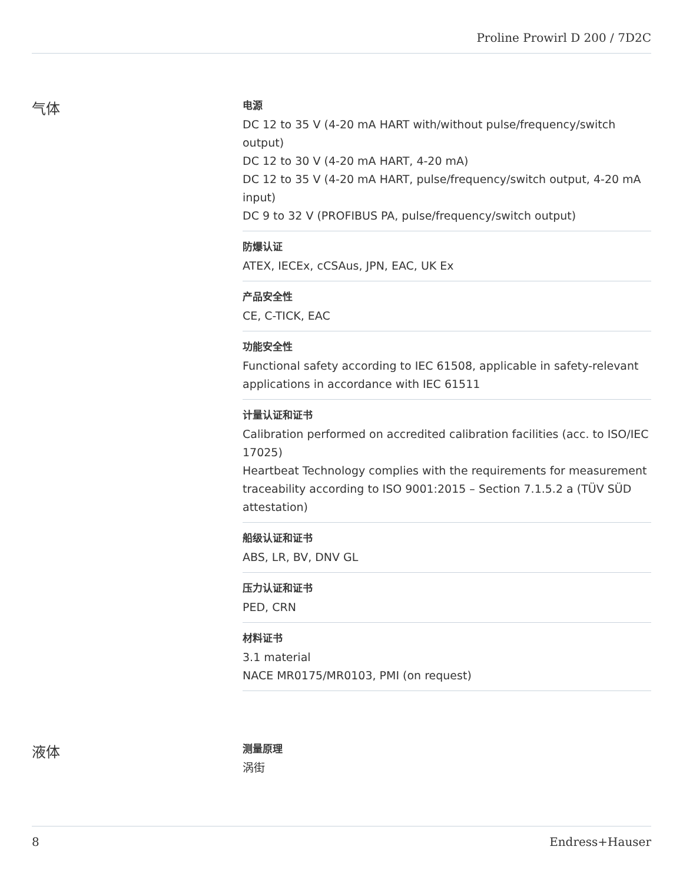Proline Prowirl D 200 / 7D2C
气体
电源
DC 12 to 35 V (4‐20 mA HART with/without pulse/frequency/switch output)
DC 12 to 30 V (4‐20 mA HART, 4‐20 mA)
DC 12 to 35 V (4‐20 mA HART, pulse/frequency/switch output, 4‐20 mA input)
DC 9 to 32 V (PROFIBUS PA, pulse/frequency/switch output)
防爆认证
ATEX, IECEx, cCSAus, JPN, EAC, UK Ex
产品安全性
CE, C-TICK, EAC
功能安全性
Functional safety according to IEC 61508, applicable in safety-relevant applications in accordance with IEC 61511
计量认证和证书
Calibration performed on accredited calibration facilities (acc. to ISO/IEC 17025)
Heartbeat Technology complies with the requirements for measurement traceability according to ISO 9001:2015 – Section 7.1.5.2 a (TÜV SÜD attestation)
船级认证和证书
ABS, LR, BV, DNV GL
压力认证和证书
PED, CRN
材料证书
3.1 material
NACE MR0175/MR0103, PMI (on request)
液体
测量原理
涡街
8 Endress+Hauser